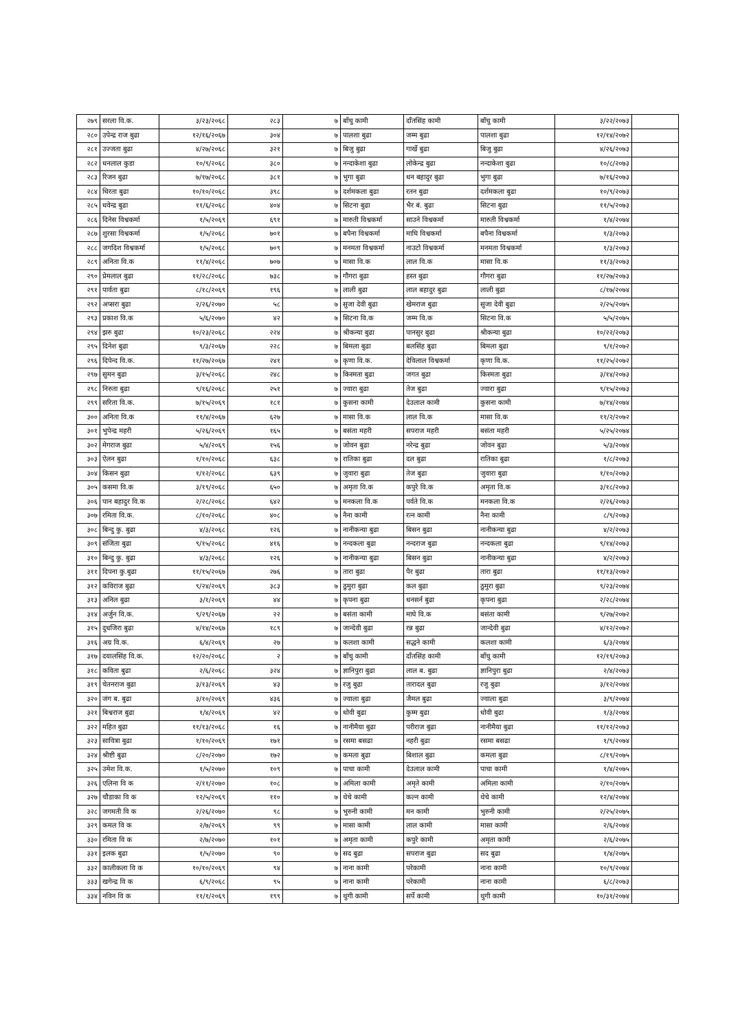| २७९ | सरला वि.क. | ३/२३/२०६८ | २८३ | ७ | बाँचु कामी | दाँतसिंह कामी | बाँचु कामी | ३/२२/२०७३ | |
| २८० | उपेन्द्र राज बुढा | १२/१६/२०६७ | ३०४ | ७ | पालशा बुढा | जम्म बुढा | पालशा बुढा | १२/१४/२०७२ | |
| २८१ | उज्जता बुढा | ४/२७/२०६८ | ३२१ | ७ | बिजु बुढा | गार्खे बुढा | बिजु बुढा | ४/२६/२०७३ | |
| २८२ | धनलाल कुडा | १०/९/२०६८ | ३८० | ७ | नन्दाकेशा बुढा | लोकेन्द्र बुढा | नन्दाकेशा बुढा | १०/८/२०७३ | |
| २८३ | रिजन बुढा | ७/१७/२०६८ | ३८१ | ७ | भुगा बुढा | धन बहादुर बुढा | भुगा बुढा | ७/१६/२०७३ | |
| २८४ | धिरता बुढा | १०/१०/२०६८ | ३९८ | ७ | दर्शमकला बुढा | रतन बुढा | दर्शमकला बुढा | १०/९/२०७३ | |
| २८५ | धवेन्द्र बुढा | ११/६/२०६८ | ४०४ | ७ | सिटना बुढा | भैर बं. बुढा | सिटना बुढा | ११/५/२०७३ | |
| २८६ | दिनेस विश्वकर्मा | १/५/२०६९ | ६९१ | ७ | मारुती विश्वकर्मा | साउने विश्वकर्मा | मारुती विश्वकर्मा | १/४/२०७४ | |
| २८७ | शुरसा विश्वकर्मा | १/५/२०६८ | ७०१ | ७ | बपैना विश्वकर्मा | माघि विश्वकर्मा | बपैना विश्वकर्मा | १/३/२०७३ | |
| २८८ | जगदिश विश्वकर्मा | १/५/२०६८ | ७०९ | ७ | मनमता विश्वकर्मा | नाउटो विश्वकर्मा | मनमता विश्वकर्मा | १/३/२०७३ | |
| २८९ | अनिता वि.क | ११/४/२०६८ | ७०७ | ७ | मासा वि.क | लाल वि.क | मासा वि.क | ११/३/२०७३ | |
| २९० | प्रेमलाल बुढा | ११/२८/२०६८ | ७३८ | ७ | गौगरा बुढा | हस्त बुढा | गौगरा बुढा | ११/२७/२०७३ | |
| २९१ | पार्वता बुढा | ८/१८/२०६९ | १९६ | ७ | लाली बुढा | लाल बहादुर बुढा | लाली बुढा | ८/१७/२०७४ | |
| २९२ | अप्सरा बुढा | २/२६/२०७० | ५८ | ७ | सुजा देवी बुढा | खेमराज बुढा | सुजा देवी बुढा | २/२५/२०७५ | |
| २९३ | प्रकाश वि.क | ५/६/२०७० | ४२ | ७ | सिटना वि.क | जम्म वि.क | सिटना वि.क | ५/५/२०७५ | |
| २९४ | झरु बुढा | १०/२३/२०६८ | २२४ | ७ | श्रीकन्या बुढा | पानसुर बुढा | श्रीकन्या बुढा | १०/२२/२०७३ | |
| २९५ | दिनेश बुढा | ९/३/२०६७ | २२८ | ७ | बिमला बुढा | बलसिंह बुढा | बिमला बुढा | ९/१/२०७२ | |
| २९६ | दिपेन्द वि.क. | ११/२७/२०६७ | २४१ | ७ | कृणा वि.क. | देविलाल विश्वकर्मा | कृणा वि.क. | ११/२५/२०७२ | |
| २९७ | सुमन बुढा | ३/१५/२०६८ | २४८ | ७ | किस्मता बुढा | जगत बुढा | किस्मता बुढा | ३/१४/२०७३ | |
| २९८ | निरुता बुढा | ९/१६/२०६८ | २५१ | ७ | ज्वारा बुढा | तेज बुढा | ज्वारा बुढा | ९/१५/२०७३ | |
| २९९ | सरिता वि.क. | ७/१५/२०६९ | १८१ | ७ | कुसना कामी | देउलाल कामी | कुसना कामी | ७/१४/२०७४ | |
| ३०० | अनिता वि.क | ११/४/२०६७ | ६२७ | ७ | मासा वि.क | लाल वि.क | मासा वि.क | ११/२/२०७२ | |
| ३०१ | भुपेन्द्र महरी | ५/२६/२०६९ | १६५ | ७ | बसंता महरी | सपराज महरी | बसंता महरी | ५/२५/२०७४ | |
| ३०२ | मेगराज बुढा | ५/४/२०६९ | १५६ | ७ | जोवन बुढा | नरेन्द्र बुढा | जोवन बुढा | ५/३/२०७४ | |
| ३०३ | ऐलन बुढा | १/१०/२०६८ | ६३८ | ७ | रातिका बुढा | दल बुढा | रातिका बुढा | १/८/२०७३ | |
| ३०४ | किसन बुढा | १/१२/२०६८ | ६३९ | ७ | जुवारा बुढा | तेज बुढा | जुवारा बुढा | १/१०/२०७३ | |
| ३०५ | कसमा वि.क | ३/१९/२०६८ | ६५० | ७ | अमृता वि.क | कपुरे वि.क | अमृता वि.क | ३/१८/२०७३ | |
| ३०६ | पान बहादुर वि.क | २/२८/२०६८ | ६४२ | ७ | मनकला वि.क | पर्वते वि.क | मनकला वि.क | २/२६/२०७३ | |
| ३०७ | रमिता वि.क. | ८/१०/२०६८ | ४०८ | ७ | नैना कामी | रत्न कामी | नैना कामी | ८/९/२०७३ | |
| ३०८ | बिन्दु कु. बुढा | ४/३/२०६८ | १२६ | ७ | नानीकन्या बुढा | बिसन बुढा | नानीकन्या बुढा | ४/२/२०७३ | |
| ३०९ | संजिता बुढा | ९/१५/२०६८ | ४१६ | ७ | नन्दकला बुढा | नन्दराज बुढा | नन्दकला बुढा | ९/१४/२०७३ | |
| ३१० | बिन्दु कु. बुढा | ४/३/२०६८ | १२६ | ७ | नानीकन्या बुढा | बिसन बुढा | नानीकन्या बुढा | ४/२/२०७३ | |
| ३११ | दिपना कु.बुढा | ११/१५/२०६७ | २७६ | ७ | तारा बुढा | पैर बुढा | तारा बुढा | ११/१३/२०७२ | |
| ३१२ | कविराज बुढा | ९/२४/२०६९ | ३८३ | ७ | ठुमुरा बुढा | कल बुढा | ठुमुरा बुढा | ९/२३/२०७४ | |
| ३१३ | अनिल बुढा | ३/१/२०६९ | ४४ | ७ | कृपना बुढा | धनसर्न बुढा | कृपना बुढा | २/२८/२०७४ | |
| ३१४ | अर्जुन वि.क. | ९/२९/२०६७ | २२ | ७ | बसंता कामी | माघे वि.क | बसंता कामी | ९/२७/२०७२ | |
| ३१५ | दुधजिरा बुढा | ४/१४/२०६७ | १८९ | ७ | जान्देवी बुढा | रन्न बुढा | जान्देवी बुढा | ४/१२/२०७२ | |
| ३१६ | अग्र वि.क. | ६/४/२०६९ | २७ | ७ | कलशा कामी | सद्धने कामी | कलशा कामी | ६/३/२०७४ | |
| ३१७ | दयालसिंह वि.क. | १२/२०/२०६८ | २ | ७ | बाँचु कामी | दाँतसिंह कामी | बाँचु कामी | १२/१९/२०७३ | |
| ३१८ | कविता बुढा | २/६/२०६८ | ३२४ | ७ | ज्ञानिपुरा बुढा | लाल ब. बुढा | ज्ञानिपुरा बुढा | २/४/२०७३ | |
| ३१९ | चेतनराज बुढा | ३/१३/२०६९ | ४३ | ७ | रजु बुढा | तारादल बुढा | रजु बुढा | ३/१२/२०७४ | |
| ३२० | जंग ब. बुढा | ३/१०/२०६९ | ४३६ | ७ | ज्वाला बुढा | जैमल बुढा | ज्वाला बुढा | ३/९/२०७४ | |
| ३२१ | बिश्वराज बुढा | १/४/२०६९ | ४२ | ७ | धोवी बुढा | कुम्म बुढा | धोवी बुढा | १/३/२०७४ | |
| ३२२ | महित बुढा | ११/१३/२०६८ | १६ | ७ | नानीमैया बुढा | परीराज बुढा | नानीमैया बुढा | ११/१२/२०७३ | |
| ३२३ | सावित्रा बुढा | १/१०/२०६९ | १७१ | ७ | रसमा बसढा | नहरी बुढा | रसमा बसढा | १/९/२०७४ | |
| ३२४ | श्रीष्टी बुढा | ८/२०/२०७० | १७२ | ७ | कमला बुढा | बिशाल बुढा | कमला बुढा | ८/१९/२०७५ | |
| ३२५ | उमेश वि.क. | १/५/२०७० | १०९ | ७ | पाचा कामी | देउलाल कामी | पाचा कामी | १/४/२०७५ | |
| ३२६ | एलिना वि क | २/११/२०७० | १०८ | ७ | अमिला कामी | अमृते कामी | अमिला कामी | २/१०/२०७५ | |
| ३२७ | चौडाका वि क | १२/५/२०६९ | ११० | ७ | थेचे कामी | कल्न कामी | थेचे कामी | १२/४/२०७४ | |
| ३२८ | जगमती वि क | २/२६/२०७० | ९८ | ७ | भुरुनी कामी | मन कामी | भुरुनी कामी | २/२५/२०७५ | |
| ३२९ | कमल वि क | २/७/२०६९ | ९९ | ७ | मासा कामी | लाल कामी | मासा कामी | २/६/२०७४ | |
| ३३० | रमिता वि क | २/७/२०७० | १०१ | ७ | अमृता कामी | कपुरे कामी | अमृता कामी | २/६/२०७५ | |
| ३३१ | इलक बुढा | १/५/२०७० | ९० | ७ | सद बुढा | सपराज बुढा | सद बुढा | १/४/२०७५ | |
| ३३२ | कालीकला वि क | १०/१०/२०६९ | ९४ | ७ | नाना कामी | परेकामी | नाना कामी | १०/९/२०७४ | |
| ३३३ | खगेन्द्र वि क | ६/९/२०६८ | ९५ | ७ | नाना कामी | परेकामी | नाना कामी | ६/८/२०७३ | |
| ३३४ | नविन वि क | ११/१/२०६९ | १९९ | ७ | थुगी कामी | सर्पे कामी | थुगी कामी | १०/३१/२०७४ | |